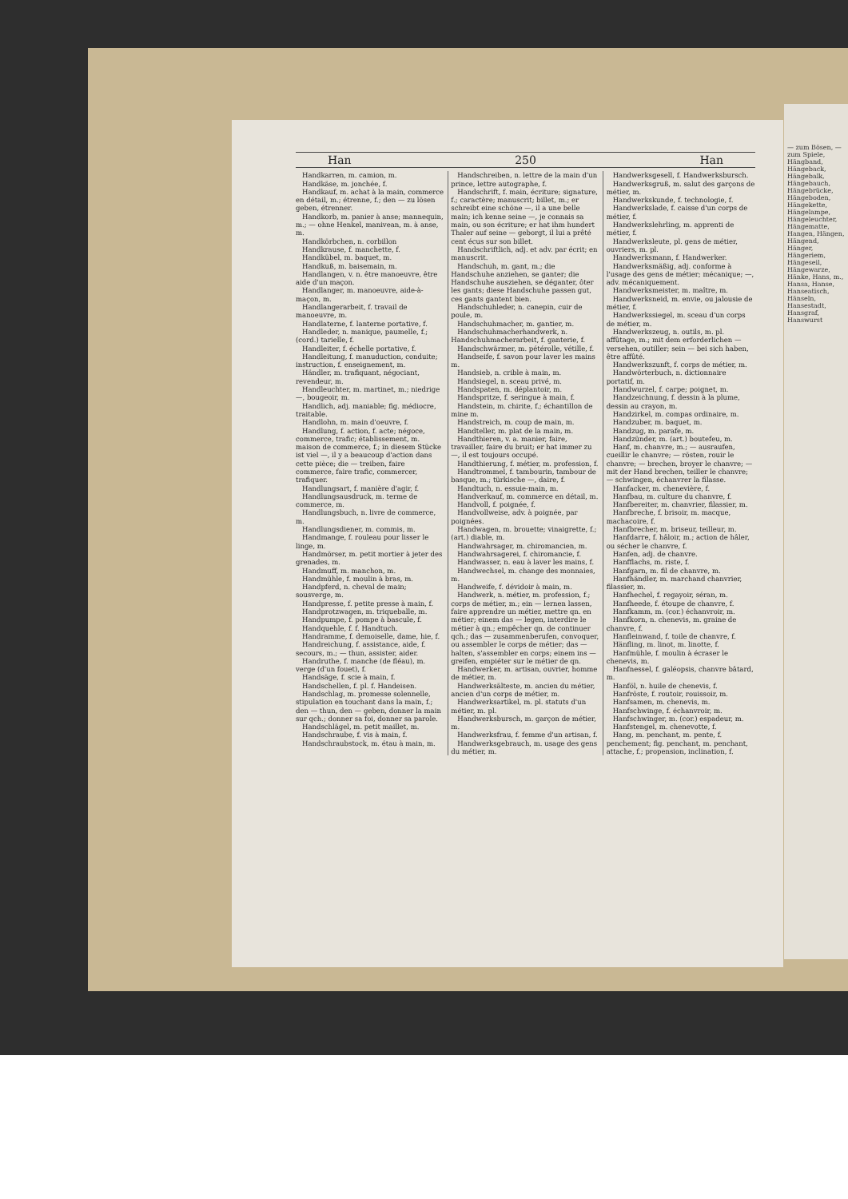Han 250 Han
Handkarren, m. camion, m.
Handkäse, m. jonchée, f.
Handkauf, m. achat à la main, commerce en détail, m.; étrenne, f.; den — zu lösen geben, étrenner.
Handkorb, m. panier à anse; mannequin, m.; — ohne Henkel, manivean, m. à anse, m.
Handkörbchen, n. corbillon
Handkrause, f. manchette, f.
Handkübel, m. baquet, m.
Handkuß, m. baisemain, m.
Handlangen, v. n. être manoeuvre, être aide d'un maçon.
Handlanger, m. manoeuvre, aide-à-maçon, m.
Handlangerarbeit, f. travail de manoeuvre, m.
Handlaterne, f. lanterne portative, f.
Handleder, n. manique, paumelle, f.; (cord.) tarielle, f.
Handleiter, f. échelle portative, f.
Handleitung, f. manuduction, conduite; instruction, f. enseignement, m.
Händler, m. trafiquant, négociant, revendeur, m.
Handleuchter, m. martinet, m.; niedrige —, bougeoir, m.
Handlich, adj. maniable; fig. médiocre, traitable.
Handlohn, m. main d'oeuvre, f.
Handlung, f. action, f. acte; négoce, commerce, trafic; établissement, m. maison de commerce, f.; in diesem Stücke ist viel —, il y a beaucoup d'action dans cette pièce; die — treiben, faire commerce, faire trafic, commercer, trafiquer.
Handlungsart, f. manière d'agir, f.
Handlungsausdruck, m. terme de commerce, m.
Handlungsbuch, n. livre de commerce, m.
Handlungsdiener, m. commis, m.
Handmange, f. rouleau pour lisser le linge, m.
Handmörser, m. petit mortier à jeter des grenades, m.
Handmuff, m. manchon, m.
Handmühle, f. moulin à bras, m.
Handpferd, n. cheval de main; sousverge, m.
Handpresse, f. petite presse à main, f.
Handprotzwagen, m. triqueballe, m.
Handpumpe, f. pompe à bascule, f.
Handquehle, f. f. Handtuch.
Handramme, f. demoiselle, dame, hie, f.
Handreichung, f. assistance, aide, f. secours, m.; — thun, assister, aider.
Handruthe, f. manche (de fléau), m. verge (d'un fouet), f.
Handsäge, f. scie à main, f.
Handschellen, f. pl. f. Handeisen.
Handschlag, m. promesse solennelle, stipulation en touchant dans la main, f.; den — thun, den — geben, donner la main sur qch.; donner sa foi, donner sa parole.
Handschlägel, m. petit maillet, m.
Handschraube, f. vis à main, f.
Handschraubstock, m. étau à main, m.
Handschreiben, n. lettre de la main d'un prince, lettre autographe, f.
Handschrift, f. main, écriture; signature, f.; caractère; manuscrit; billet, m.; er schreibt eine schöne —, il a une belle main; ich kenne seine —, je connais sa main, ou son écriture; er hat ihm hundert Thaler auf seine — geborgt, il lui a prêté cent écus sur son billet.
Handschriftlich, adj. et adv. par écrit; en manuscrit.
Handschuh, m. gant, m.; die Handschuhe anziehen, se ganter; die Handschuhe ausziehen, se déganter, ôter les gants; diese Handschuhe passen gut, ces gants gantent bien.
Handschuhleder, n. canepin, cuir de poule, m.
Handschuhmacher, m. gantier, m.
Handschuhmacherhandwerk, n. Handschuhmacherarbeit, f. ganterie, f.
Handschwärmer, m. pétérolle, vétille, f.
Handseife, f. savon pour laver les mains m.
Handsieb, n. crible à main, m.
Handsiegel, n. sceau privé, m.
Handspaten, m. déplantoir, m.
Handspritze, f. seringue à main, f.
Handstein, m. chirite, f.; échantillon de mine m.
Handstreich, m. coup de main, m.
Handteller, m. plat de la main, m.
Handthieren, v. a. manier, faire, travailler, faire du bruit; er hat immer zu —, il est toujours occupé.
Handthierung, f. métier, m. profession, f.
Handtrommel, f. tambourin, tambour de basque, m.; türkische —, daire, f.
Handtuch, n. essuie-main, m.
Handverkauf, m. commerce en détail, m.
Handvoll, f. poignée, f.
Handvollweise, adv. à poignée, par poignées.
Handwagen, m. brouette; vinaigrette, f.; (art.) diable, m.
Handwahrsager, m. chiromancien, m.
Handwahrsagerei, f. chiromancie, f.
Handwasser, n. eau à laver les mains, f.
Handwechsel, m. change des monnaies, m.
Handweife, f. dévidoir à main, m.
Handwerk, n. métier, m. profession, f.; corps de métier, m.; ein — lernen lassen, faire apprendre un métier, mettre qn. en métier; einem das — legen, interdire le métier à qn.; empêcher qn. de continuer qch.; das — zusammenberufen, convoquer, ou assembler le corps de métier; das — halten, s'assembler en corps; einem ins — greifen, empiéter sur le métier de qn.
Handwerker, m. artisan, ouvrier, homme de métier, m.
Handwerksälteste, m. ancien du métier, ancien d'un corps de métier, m.
Handwerksartikel, m. pl. statuts d'un métier, m. pl.
Handwerksbursch, m. garçon de métier, m.
Handwerksfrau, f. femme d'un artisan, f.
Handwerksgebrauch, m. usage des gens du métier, m.
Handwerksgesell, f. Handwerksbursch.
Handwerksgruß, m. salut des garçons de métier, m.
Handwerkskunde, f. technologie, f.
Handwerkslade, f. caisse d'un corps de métier, f.
Handwerkslehrling, m. apprenti de métier, f.
Handwerksleute, pl. gens de métier, ouvriers, m. pl.
Handwerksmann, f. Handwerker.
Handwerksmäßig, adj. conforme à l'usage des gens de métier; mécanique; —, adv. mécaniquement.
Handwerksmeister, m. maître, m.
Handwerksneid, m. envie, ou jalousie de métier, f.
Handwerkssiegel, m. sceau d'un corps de métier, m.
Handwerkszeug, n. outils, m. pl. affûtage, m.; mit dem erforderlichen — versehen, outiller; sein — bei sich haben, être affûté.
Handwerkszunft, f. corps de métier, m.
Handwörterbuch, n. dictionnaire portatif, m.
Handwurzel, f. carpe; poignet, m.
Handzeichnung, f. dessin à la plume, dessin au crayon, m.
Handzirkel, m. compas ordinaire, m.
Handzuber, m. baquet, m.
Handzug, m. parafe, m.
Handzünder, m. (art.) boutefeu, m.
Hanf, m. chanvre, m.; — ausraufen, cueillir le chanvre; — rösten, rouir le chanvre; — brechen, broyer le chanvre; — mit der Hand brechen, teiller le chanvre; — schwingen, échanvrer la filasse.
Hanfacker, m. chenevière, f.
Hanfbau, m. culture du chanvre, f.
Hanfbereiter, m. chanvrier, filassier, m.
Hanfbreche, f. brisoir, m. macque, machacoire, f.
Hanfbrecher, m. briseur, teilleur, m.
Hanfdarre, f. hâloir, m.; action de hâler, ou sécher le chanvre, f.
Hanfen, adj. de chanvre.
Hanfflachs, m. riste, f.
Hanfgarn, m. fil de chanvre, m.
Hanfhändler, m. marchand chanvrier, filassier, m.
Hanfhechel, f. regayoir, séran, m.
Hanfheede, f. étoupe de chanvre, f.
Hanfkamm, m. (cor.) échanvroir, m.
Hanfkorn, n. chenevis, m. graine de chanvre, f.
Hanfleinwand, f. toile de chanvre, f.
Hänfling, m. linot, m. linotte, f.
Hanfmühle, f. moulin à écraser le chenevis, m.
Hanfnessel, f. galéopsis, chanvre bâtard, m.
Hanföl, n. huile de chenevis, f.
Hanfröste, f. routoir, rouissoir, m.
Hanfsamen, m. chenevis, m.
Hanfschwinge, f. échanvroir, m.
Hanfschwinger, m. (cor.) espadeur, m.
Hanfstengel, m. chenevotte, f.
Hang, m. penchant, m. pente, f. penchement; fig. penchant, m. penchant, attache, f.; propension, inclination, f.
— zum Bösen, — zum Spiele, Hängband, Hängeback, Hängebalk, Hängebauch, Hängebrücke, Hängeboden, Hängekette, Hängelampe, Hängeleuchter, Hängematte, Hangen, Hängen, Hängend, Hänger, Hängeriem, Hängeseil, Hängewarze, Hänke, Hans, m., Hansa, Hanse, Hanseatisch, Hänseln, Hansestadt, Hansgraf, Hanswurst